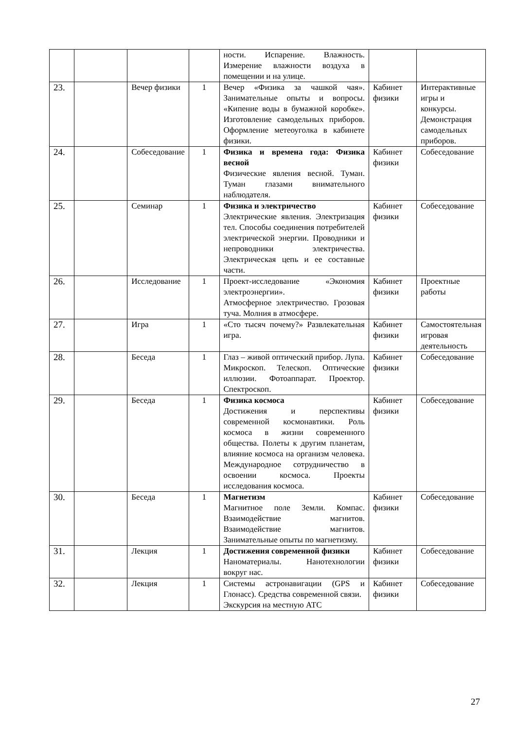| | | | | ности. Испарение. Влажность. Измерение влажности воздуха в помещении и на улице. | | |
| 23. | | Вечер физики | 1 | Вечер «Физика за чашкой чая». Занимательные опыты и вопросы. «Кипение воды в бумажной коробке». Изготовление самодельных приборов. Оформление метеоуголка в кабинете физики. | Кабинет физики | Интерактивные игры и конкурсы. Демонстрация самодельных приборов. |
| 24. | | Собеседование | 1 | Физика и времена года: Физика весной Физические явления весной. Туман. Туман глазами внимательного наблюдателя. | Кабинет физики | Собеседование |
| 25. | | Семинар | 1 | Физика и электричество Электрические явления. Электризация тел. Способы соединения потребителей электрической энергии. Проводники и непроводники электричества. Электрическая цепь и ее составные части. | Кабинет физики | Собеседование |
| 26. | | Исследование | 1 | Проект-исследование «Экономия электроэнергии». Атмосферное электричество. Грозовая туча. Молния в атмосфере. | Кабинет физики | Проектные работы |
| 27. | | Игра | 1 | «Сто тысяч почему?» Развлекательная игра. | Кабинет физики | Самостоятельная игровая деятельность |
| 28. | | Беседа | 1 | Глаз – живой оптический прибор. Лупа. Микроскоп. Телескоп. Оптические иллюзии. Фотоаппарат. Проектор. Спектроскоп. | Кабинет физики | Собеседование |
| 29. | | Беседа | 1 | Физика космоса Достижения и перспективы современной космонавтики. Роль космоса в жизни современного общества. Полеты к другим планетам, влияние космоса на организм человека. Международное сотрудничество в освоении космоса. Проекты исследования космоса. | Кабинет физики | Собеседование |
| 30. | | Беседа | 1 | Магнетизм Магнитное поле Земли. Компас. Взаимодействие магнитов. Взаимодействие магнитов. Занимательные опыты по магнетизму. | Кабинет физики | Собеседование |
| 31. | | Лекция | 1 | Достижения современной физики Наноматериалы. Нанотехнологии вокруг нас. | Кабинет физики | Собеседование |
| 32. | | Лекция | 1 | Системы астронавигации (GPS и Глонасс). Средства современной связи. Экскурсия на местную АТС | Кабинет физики | Собеседование |
27